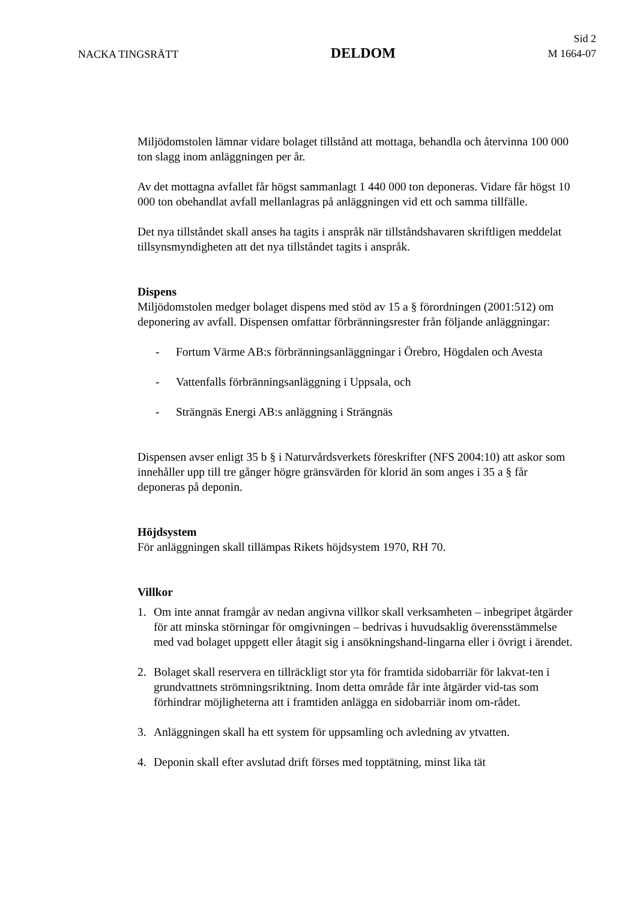NACKA TINGSRÄTT
DELDOM
Sid 2
M 1664-07
Miljödomstolen lämnar vidare bolaget tillstånd att mottaga, behandla och återvinna 100 000 ton slagg inom anläggningen per år.
Av det mottagna avfallet får högst sammanlagt 1 440 000 ton deponeras. Vidare får högst 10 000 ton obehandlat avfall mellanlagras på anläggningen vid ett och samma tillfälle.
Det nya tillståndet skall anses ha tagits i anspråk när tillståndshavaren skriftligen meddelat tillsynsmyndigheten att det nya tillståndet tagits i anspråk.
Dispens
Miljödomstolen medger bolaget dispens med stöd av 15 a § förordningen (2001:512) om deponering av avfall. Dispensen omfattar förbränningsrester från följande anläggningar:
- Fortum Värme AB:s förbränningsanläggningar i Örebro, Högdalen och Avesta
- Vattenfalls förbränningsanläggning i Uppsala, och
- Strängnäs Energi AB:s anläggning i Strängnäs
Dispensen avser enligt 35 b § i Naturvårdsverkets föreskrifter (NFS 2004:10) att askor som innehåller upp till tre gånger högre gränsvärden för klorid än som anges i 35 a § får deponeras på deponin.
Höjdsystem
För anläggningen skall tillämpas Rikets höjdsystem 1970, RH 70.
Villkor
1. Om inte annat framgår av nedan angivna villkor skall verksamheten – inbegripet åtgärder för att minska störningar för omgivningen – bedrivas i huvudsaklig överensstämmelse med vad bolaget uppgett eller åtagit sig i ansökningshand-lingarna eller i övrigt i ärendet.
2. Bolaget skall reservera en tillräckligt stor yta för framtida sidobarriär för lakvat-ten i grundvattnets strömningsriktning. Inom detta område får inte åtgärder vid-tas som förhindrar möjligheterna att i framtiden anlägga en sidobarriär inom om-rådet.
3. Anläggningen skall ha ett system för uppsamling och avledning av ytvatten.
4. Deponin skall efter avslutad drift förses med topptätning, minst lika tät